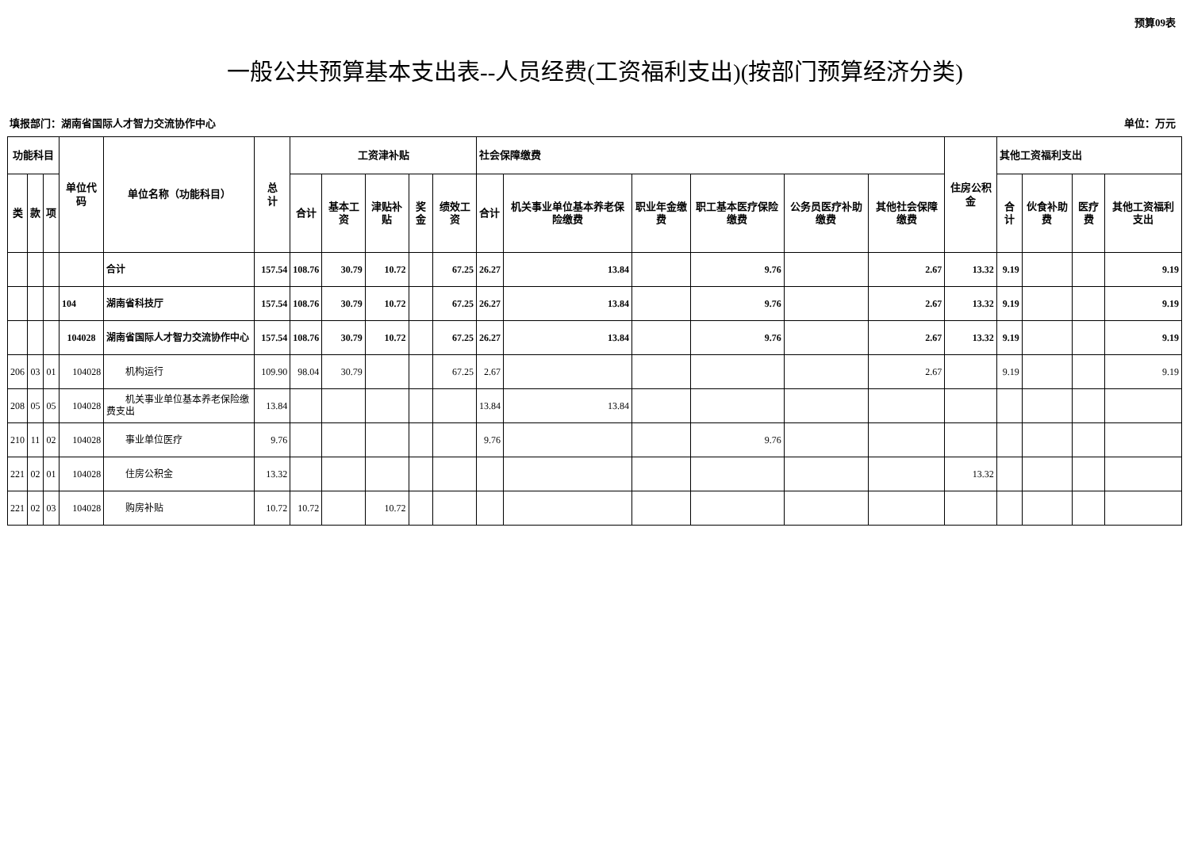预算09表
一般公共预算基本支出表--人员经费(工资福利支出)(按部门预算经济分类)
填报部门：湖南省国际人才智力交流协作中心 单位：万元
| 功能科目 | | | 单位代码 | 单位名称（功能科目） | 总 计 | 工资津补贴 | | | | | 社会保障缴费 | | | | | | 住房公积金 | 其他工资福利支出 | | | |
| --- | --- | --- | --- | --- | --- | --- | --- | --- | --- | --- | --- | --- | --- | --- | --- | --- | --- | --- | --- | --- | --- |
| 类 | 款 | 项 | | | | 合计 | 基本工资 | 津贴补贴 | 奖金 | 绩效工资 | 合计 | 机关事业单位基本养老保险缴费 | 职业年金缴费 | 职工基本医疗保险缴费 | 公务员医疗补助缴费 | 其他社会保障缴费 | | 合计 | 伙食补助费 | 医疗费 | 其他工资福利支出 |
| | | | | 合计 | 157.54 | 108.76 | 30.79 | 10.72 | | 67.25 | 26.27 | 13.84 | | 9.76 | | 2.67 | 13.32 | 9.19 | | | 9.19 |
| | | | 104 | 湖南省科技厅 | 157.54 | 108.76 | 30.79 | 10.72 | | 67.25 | 26.27 | 13.84 | | 9.76 | | 2.67 | 13.32 | 9.19 | | | 9.19 |
| | | | 104028 | 湖南省国际人才智力交流协作中心 | 157.54 | 108.76 | 30.79 | 10.72 | | 67.25 | 26.27 | 13.84 | | 9.76 | | 2.67 | 13.32 | 9.19 | | | 9.19 |
| 206 | 03 | 01 | 104028 | 机构运行 | 109.90 | 98.04 | 30.79 | | | 67.25 | 2.67 | | | | | 2.67 | | 9.19 | | | 9.19 |
| 208 | 05 | 05 | 104028 | 机关事业单位基本养老保险缴费支出 | 13.84 | | | | | | 13.84 | 13.84 | | | | | | | | | |
| 210 | 11 | 02 | 104028 | 事业单位医疗 | 9.76 | | | | | | 9.76 | | | 9.76 | | | | | | | |
| 221 | 02 | 01 | 104028 | 住房公积金 | 13.32 | | | | | | | | | | | | 13.32 | | | | |
| 221 | 02 | 03 | 104028 | 购房补贴 | 10.72 | 10.72 | | 10.72 | | | | | | | | | | | | | |